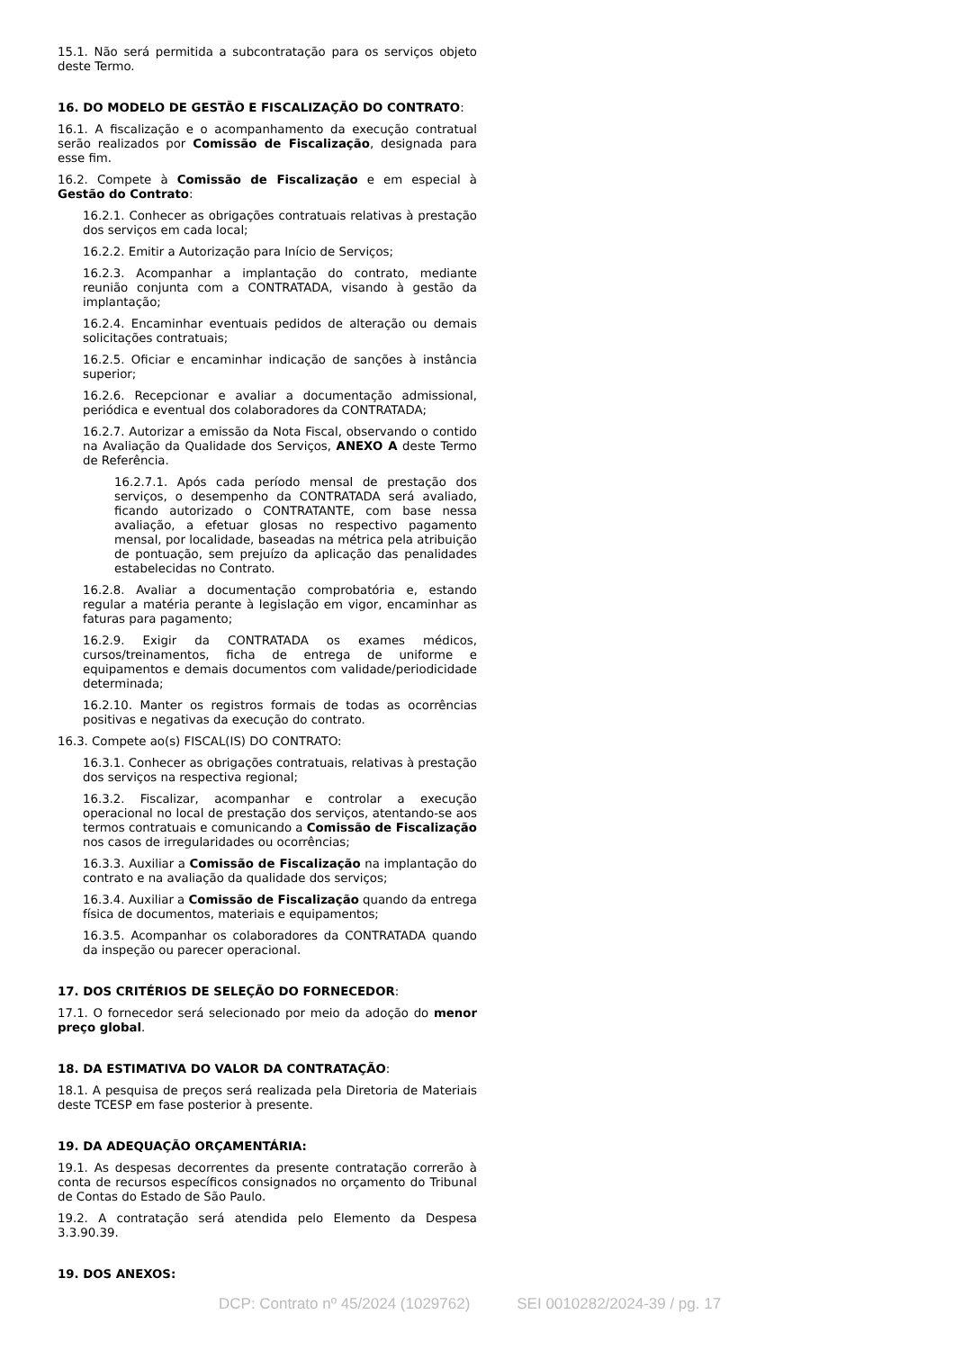15.1. Não será permitida a subcontratação para os serviços objeto deste Termo.
16. DO MODELO DE GESTÃO E FISCALIZAÇÃO DO CONTRATO:
16.1. A fiscalização e o acompanhamento da execução contratual serão realizados por Comissão de Fiscalização, designada para esse fim.
16.2. Compete à Comissão de Fiscalização e em especial à Gestão do Contrato:
16.2.1. Conhecer as obrigações contratuais relativas à prestação dos serviços em cada local;
16.2.2. Emitir a Autorização para Início de Serviços;
16.2.3. Acompanhar a implantação do contrato, mediante reunião conjunta com a CONTRATADA, visando à gestão da implantação;
16.2.4. Encaminhar eventuais pedidos de alteração ou demais solicitações contratuais;
16.2.5. Oficiar e encaminhar indicação de sanções à instância superior;
16.2.6. Recepcionar e avaliar a documentação admissional, periódica e eventual dos colaboradores da CONTRATADA;
16.2.7. Autorizar a emissão da Nota Fiscal, observando o contido na Avaliação da Qualidade dos Serviços, ANEXO A deste Termo de Referência.
16.2.7.1. Após cada período mensal de prestação dos serviços, o desempenho da CONTRATADA será avaliado, ficando autorizado o CONTRATANTE, com base nessa avaliação, a efetuar glosas no respectivo pagamento mensal, por localidade, baseadas na métrica pela atribuição de pontuação, sem prejuízo da aplicação das penalidades estabelecidas no Contrato.
16.2.8. Avaliar a documentação comprobatória e, estando regular a matéria perante à legislação em vigor, encaminhar as faturas para pagamento;
16.2.9. Exigir da CONTRATADA os exames médicos, cursos/treinamentos, ficha de entrega de uniforme e equipamentos e demais documentos com validade/periodicidade determinada;
16.2.10. Manter os registros formais de todas as ocorrências positivas e negativas da execução do contrato.
16.3. Compete ao(s) FISCAL(IS) DO CONTRATO:
16.3.1. Conhecer as obrigações contratuais, relativas à prestação dos serviços na respectiva regional;
16.3.2. Fiscalizar, acompanhar e controlar a execução operacional no local de prestação dos serviços, atentando-se aos termos contratuais e comunicando a Comissão de Fiscalização nos casos de irregularidades ou ocorrências;
16.3.3. Auxiliar a Comissão de Fiscalização na implantação do contrato e na avaliação da qualidade dos serviços;
16.3.4. Auxiliar a Comissão de Fiscalização quando da entrega física de documentos, materiais e equipamentos;
16.3.5. Acompanhar os colaboradores da CONTRATADA quando da inspeção ou parecer operacional.
17. DOS CRITÉRIOS DE SELEÇÃO DO FORNECEDOR:
17.1. O fornecedor será selecionado por meio da adoção do menor preço global.
18. DA ESTIMATIVA DO VALOR DA CONTRATAÇÃO:
18.1. A pesquisa de preços será realizada pela Diretoria de Materiais deste TCESP em fase posterior à presente.
19. DA ADEQUAÇÃO ORÇAMENTÁRIA:
19.1. As despesas decorrentes da presente contratação correrão à conta de recursos específicos consignados no orçamento do Tribunal de Contas do Estado de São Paulo.
19.2. A contratação será atendida pelo Elemento da Despesa 3.3.90.39.
19. DOS ANEXOS:
DCP: Contrato nº 45/2024 (1029762) SEI 0010282/2024-39 / pg. 17